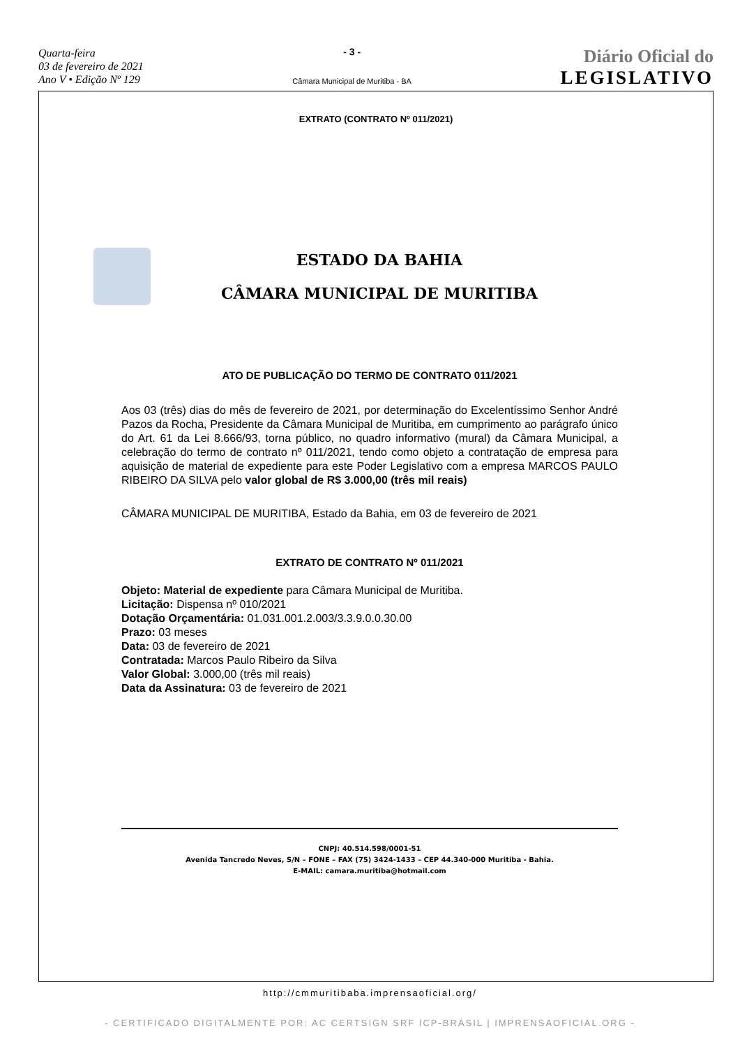Quarta-feira
03 de fevereiro de 2021
Ano V • Edição Nº 129
- 3 -
Câmara Municipal de Muritiba - BA
Diário Oficial do
LEGISLATIVO
EXTRATO (CONTRATO Nº 011/2021)
ESTADO DA BAHIA
CÂMARA MUNICIPAL DE MURITIBA
ATO DE PUBLICAÇÃO DO TERMO DE CONTRATO 011/2021
Aos 03 (três) dias do mês de fevereiro de 2021, por determinação do Excelentíssimo Senhor André Pazos da Rocha, Presidente da Câmara Municipal de Muritiba, em cumprimento ao parágrafo único do Art. 61 da Lei 8.666/93, torna público, no quadro informativo (mural) da Câmara Municipal, a celebração do termo de contrato nº 011/2021, tendo como objeto a contratação de empresa para aquisição de material de expediente para este Poder Legislativo com a empresa MARCOS PAULO RIBEIRO DA SILVA pelo valor global de R$ 3.000,00 (três mil reais)
CÂMARA MUNICIPAL DE MURITIBA, Estado da Bahia, em 03 de fevereiro de 2021
EXTRATO DE CONTRATO Nº 011/2021
Objeto: Material de expediente para Câmara Municipal de Muritiba.
Licitação: Dispensa nº 010/2021
Dotação Orçamentária: 01.031.001.2.003/3.3.9.0.0.30.00
Prazo: 03 meses
Data: 03 de fevereiro de 2021
Contratada: Marcos Paulo Ribeiro da Silva
Valor Global: 3.000,00 (três mil reais)
Data da Assinatura: 03 de fevereiro de 2021
CNPJ: 40.514.598/0001-51
Avenida Tancredo Neves, S/N – FONE – FAX (75) 3424-1433 – CEP 44.340-000 Muritiba - Bahia.
E-MAIL: camara.muritiba@hotmail.com
http://cmmuritibaba.imprensaoficial.org/
- CERTIFICADO DIGITALMENTE POR: AC CERTSIGN SRF ICP-BRASIL | IMPRENSAOFICIAL.ORG -